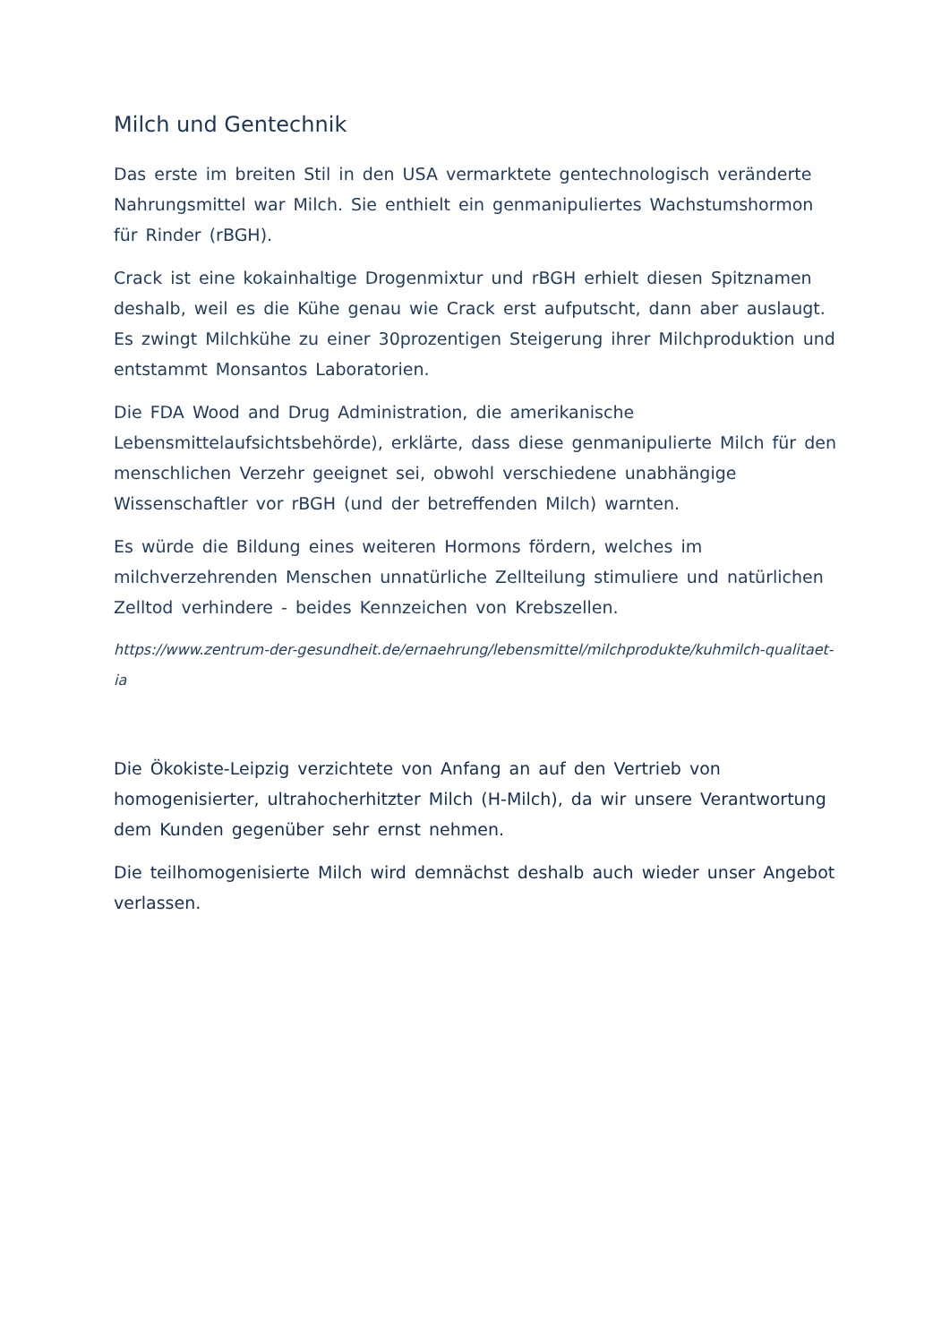Milch und Gentechnik
Das erste im breiten Stil in den USA vermarktete gentechnologisch veränderte Nahrungsmittel war Milch. Sie enthielt ein genmanipuliertes Wachstumshormon für Rinder (rBGH).
Crack ist eine kokainhaltige Drogenmixtur und rBGH erhielt diesen Spitznamen deshalb, weil es die Kühe genau wie Crack erst aufputscht, dann aber auslaugt. Es zwingt Milchkühe zu einer 30prozentigen Steigerung ihrer Milchproduktion und entstammt Monsantos Laboratorien.
Die FDA Wood and Drug Administration, die amerikanische Lebensmittelaufsichtsbehörde), erklärte, dass diese genmanipulierte Milch für den menschlichen Verzehr geeignet sei, obwohl verschiedene unabhängige Wissenschaftler vor rBGH (und der betreffenden Milch) warnten.
Es würde die Bildung eines weiteren Hormons fördern, welches im milchverzehrenden Menschen unnatürliche Zellteilung stimuliere und natürlichen Zelltod verhindere - beides Kennzeichen von Krebszellen.
https://www.zentrum-der-gesundheit.de/ernaehrung/lebensmittel/milchprodukte/kuhmilch-qualitaet-ia
Die Ökokiste-Leipzig verzichtete von Anfang an auf den Vertrieb von homogenisierter, ultrahocherhitzter Milch (H-Milch), da wir unsere Verantwortung dem Kunden gegenüber sehr ernst nehmen.
Die teilhomogenisierte Milch wird demnächst deshalb auch wieder unser Angebot verlassen.